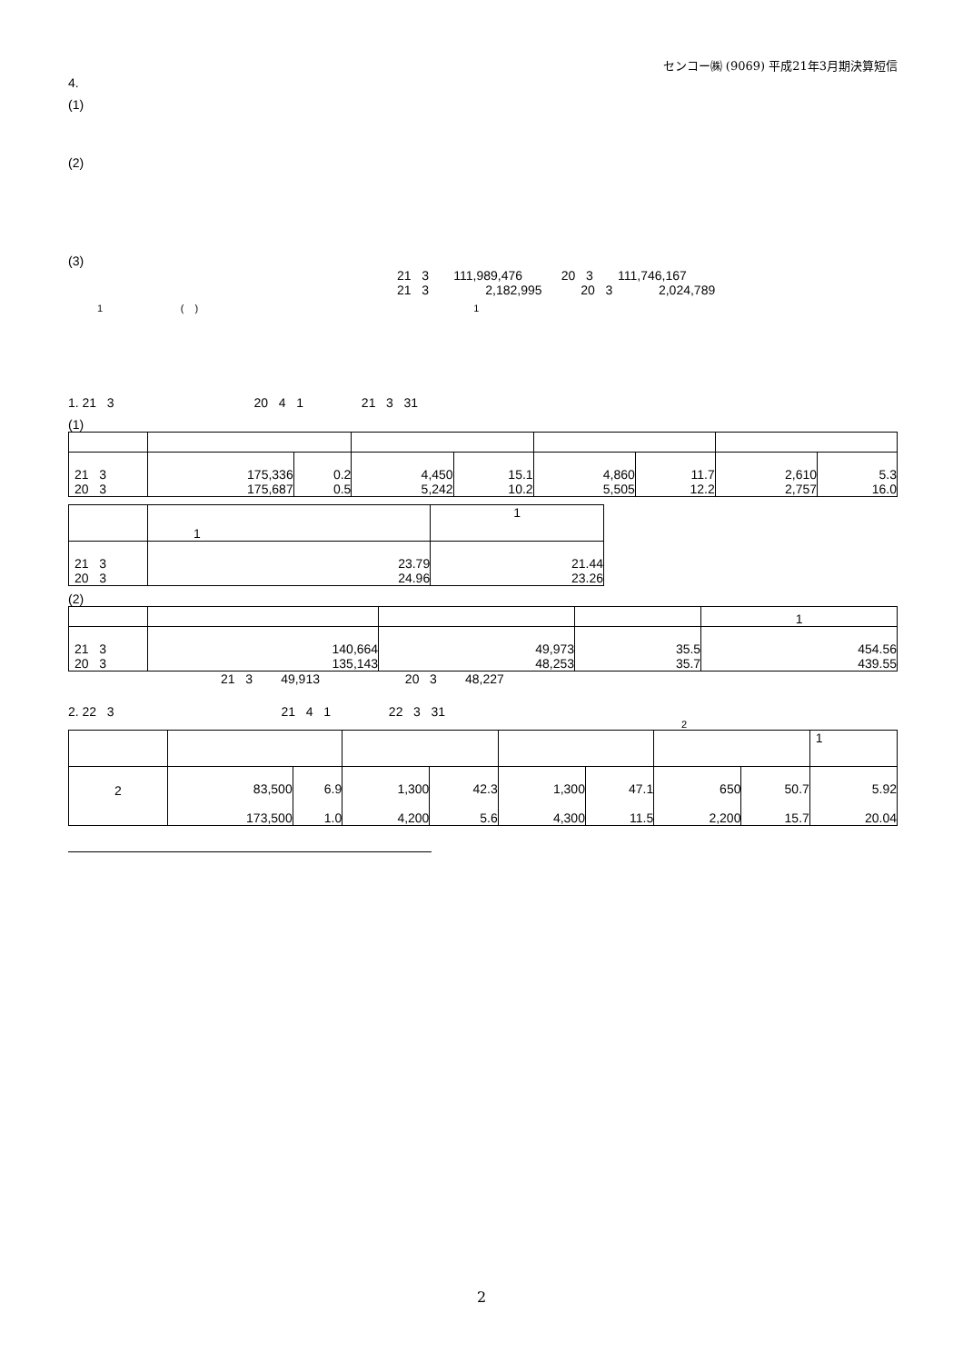センコー㈱ (9069) 平成21年3月期決算短信
4.
(1)
(2)
(3)
21 3 111,989,476 20 3 111,746,167
21 3 2,182,995 20 3 2,024,789
1 ( ) 1
1. 21 3 20 4 1 21 3 31
(1)
| 21 3 20 3 | 175,336 175,687 | 0.2 0.5 | 4,450 5,242 | 15.1 10.2 | 4,860 5,505 | 11.7 12.2 | 2,610 2,757 | 5.3 16.0 |
| | 1 | 1 |
| 21 3 20 3 | 23.79 24.96 | 21.44 23.26 |
(2)
| | | | | 1 |
| 21 3 20 3 | 140,664 135,143 | 49,973 48,253 | 35.5 35.7 | 454.56 439.55 |
21 3 49,913 20 3 48,227
2. 22 3 21 4 1 22 3 31
2
| | | | | | | | | | 1 |
| 2 | 83,500 173,500 | 6.9 1.0 | 1,300 4,200 | 42.3 5.6 | 1,300 4,300 | 47.1 11.5 | 650 2,200 | 50.7 15.7 | 5.92 20.04 |
2